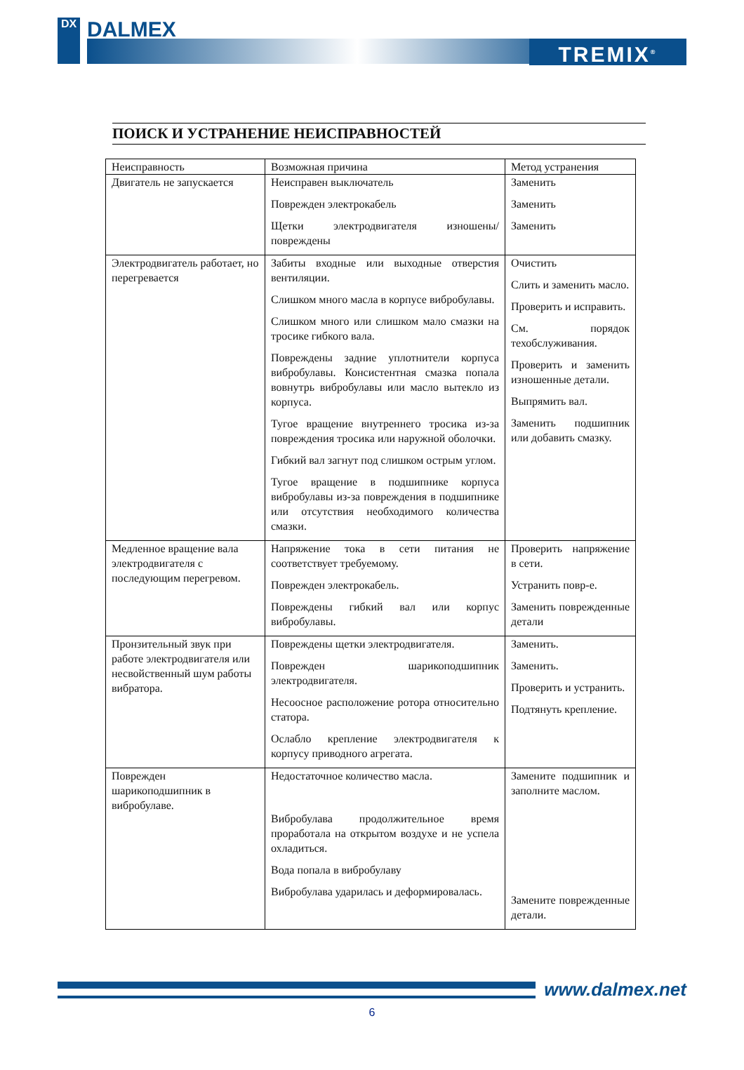DX
DALMEX
TREMIX<sup>®</sup>
ПОИСК И УСТРАНЕНИЕ НЕИСПРАВНОСТЕЙ
| Неисправность | Возможная причина | Метод устранения |
| --- | --- | --- |
| Двигатель не запускается | Неисправен выключатель Поврежден электрокабель Щетки электродвигателя изношены/повреждены | Заменить Заменить Заменить |
| Электродвигатель работает, но перегревается | Забиты входные или выходные отверстия вентиляции. Слишком много масла в корпусе вибробулавы. Слишком много или слишком мало смазки на тросике гибкого вала. Повреждены задние уплотнители корпуса вибробулавы. Консистентная смазка попала вовнутрь вибробулавы или масло вытекло из корпуса. Тугое вращение внутреннего тросика из-за повреждения тросика или наружной оболочки. Гибкий вал загнут под слишком острым углом. Тугое вращение в подшипнике корпуса вибробулавы из-за повреждения в подшипнике или отсутствия необходимого количества смазки. | Очистить Слить и заменить масло. Проверить и исправить. См. порядок техобслуживания. Проверить и заменить изношенные детали. Выпрямить вал. Заменить подшипник или добавить смазку. |
| Медленное вращение вала электродвигателя с последующим перегревом. | Напряжение тока в сети питания не соответствует требуемому. Поврежден электрокабель. Повреждены гибкий вал или корпус вибробулавы. | Проверить напряжение в сети. Устранить повр-е. Заменить поврежденные детали |
| Пронзительный звук при работе электродвигателя или несвойственный шум работы вибратора. | Повреждены щетки электродвигателя. Поврежден шарикоподшипник электродвигателя. Несоосное расположение ротора относительно статора. Ослабло крепление электродвигателя к корпусу приводного агрегата. | Заменить. Заменить. Проверить и устранить. Подтянуть крепление. |
| Поврежден шарикоподшипник в вибробулаве. | Недостаточное количество масла. Вибробулава продолжительное время проработала на открытом воздухе и не успела охладиться. Вода попала в вибробулаву Вибробулава ударилась и деформировалась. | Замените подшипник и заполните маслом. Замените поврежденные детали. |
www.dalmex.net
6